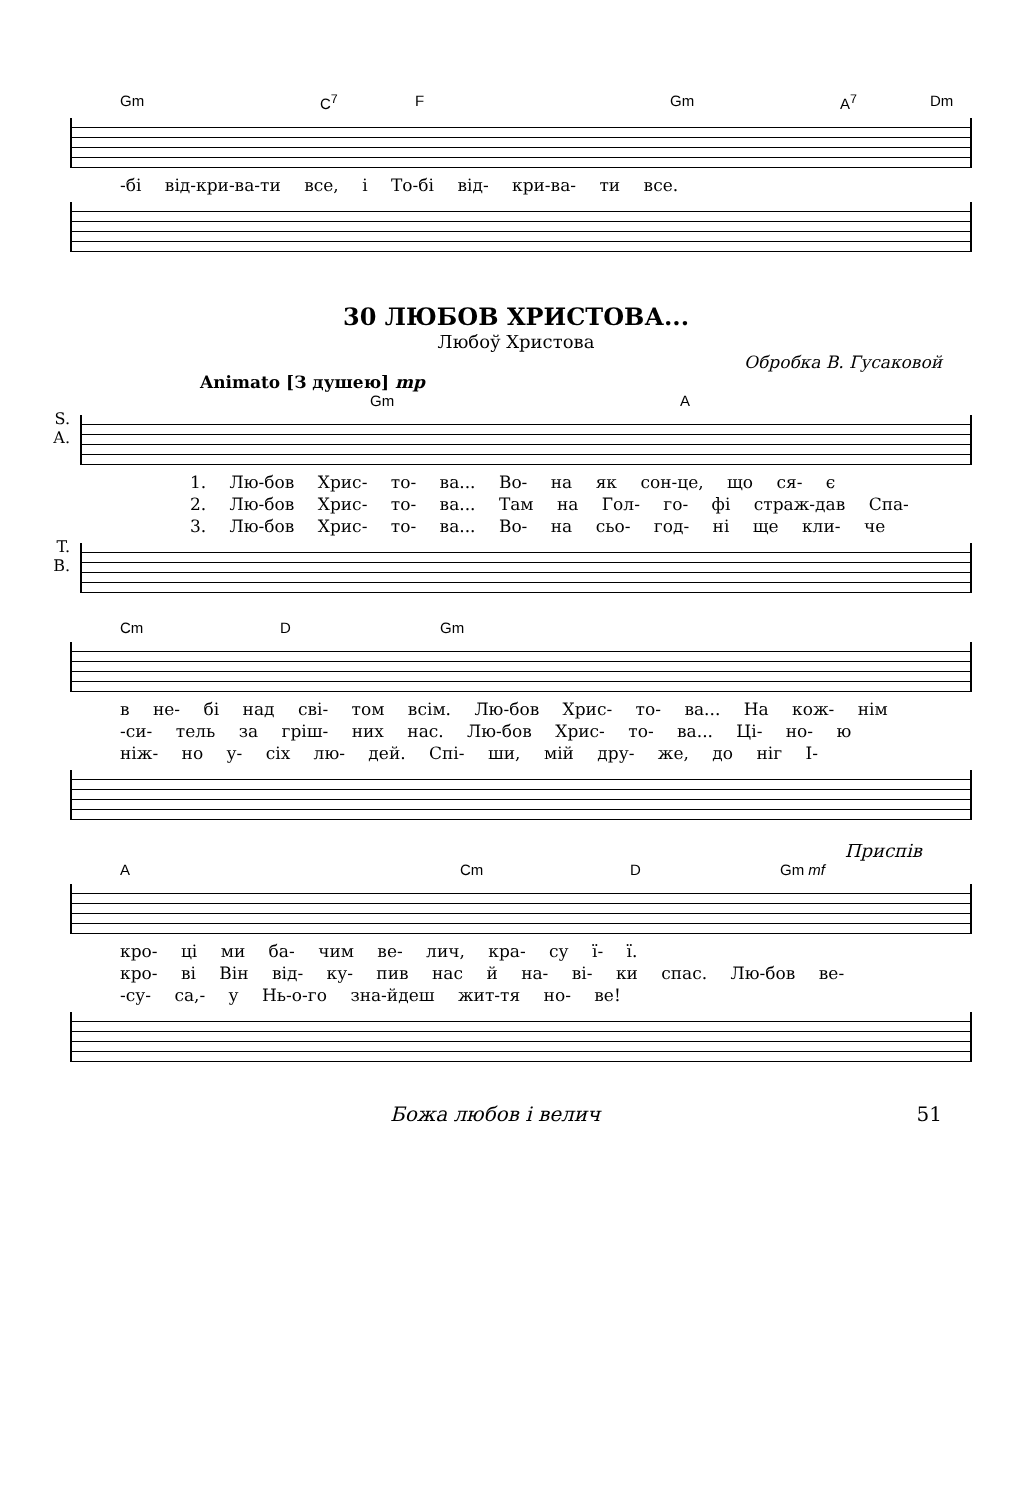Gm C<sup>7</sup> F Gm A<sup>7</sup> Dm
-бі від-кри-ва-ти все, і То-бі від- кри-ва- ти все.
30 ЛЮБОВ ХРИСТОВА...
Любоў Христова
Обробка В. Гусаковой
Animato [З душею] mp
Gm A
S.
A.
1. Лю-бов Хрис- то- ва... Во- на як сон-це, що ся- є
2. Лю-бов Хрис- то- ва... Там на Гол- го- фі страж-дав Спа-
3. Лю-бов Хрис- то- ва... Во- на сьо- год- ні ще кли- че
T.
B.
Cm D Gm
в не- бі над сві- том всім. Лю-бов Хрис- то- ва... На кож- нім
-си- тель за гріш- них нас. Лю-бов Хрис- то- ва... Ці- но- ю
ніж- но у- сіх лю- дей. Спі- ши, мій дру- же, до ніг І-
Приспів
A Cm D Gm mf
кро- ці ми ба- чим ве- лич, кра- су ї- ї.
кро- ві Він від- ку- пив нас й на- ві- ки спас. Лю-бов ве-
-су- са,- у Нь-о-го зна-йдеш жит-тя но- ве!
Божа любов і велич 51